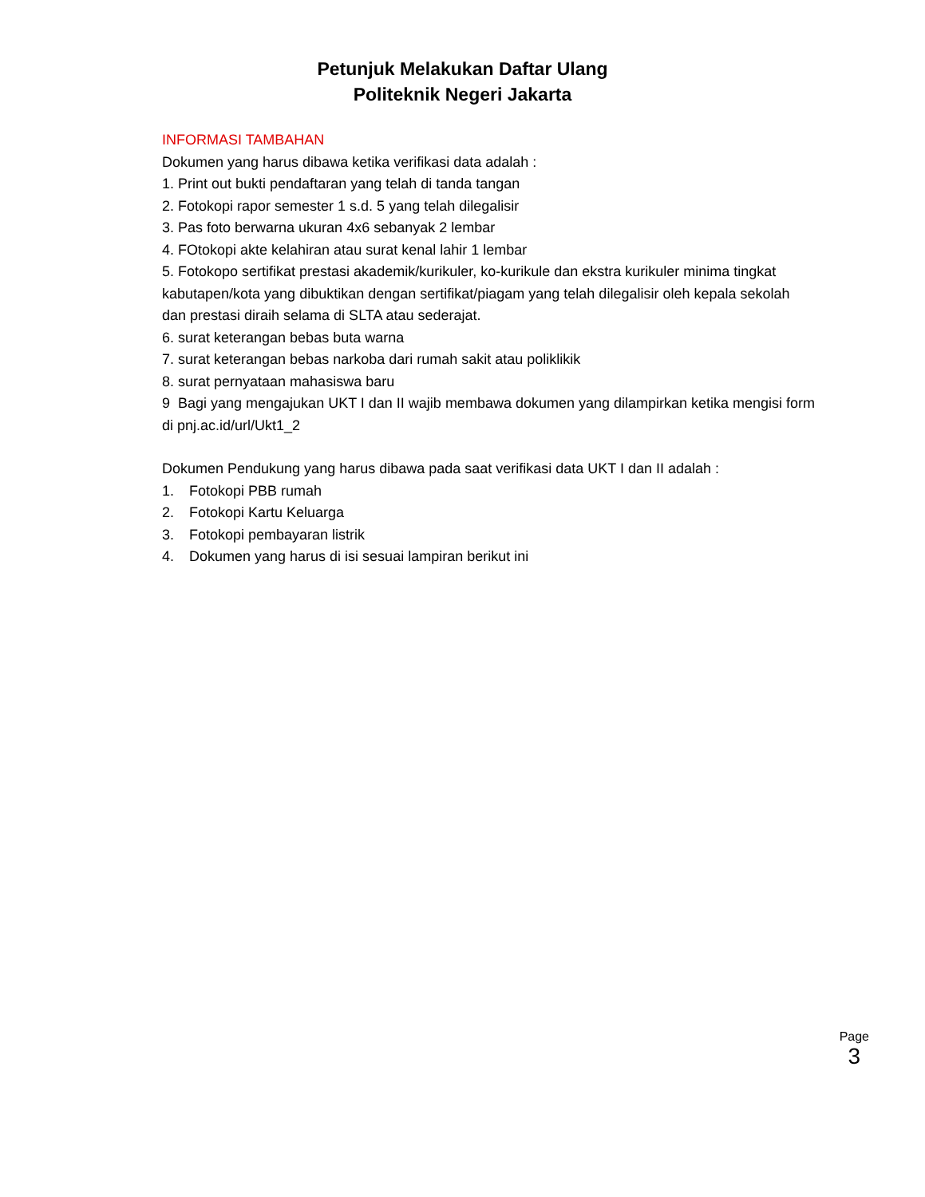Petunjuk Melakukan Daftar Ulang
Politeknik Negeri Jakarta
INFORMASI TAMBAHAN
Dokumen yang harus dibawa ketika verifikasi data adalah :
1. Print out bukti pendaftaran yang telah di tanda tangan
2. Fotokopi rapor semester 1 s.d. 5 yang telah dilegalisir
3. Pas foto berwarna ukuran 4x6 sebanyak 2 lembar
4. FOtokopi akte kelahiran atau surat kenal lahir 1 lembar
5. Fotokopo sertifikat prestasi akademik/kurikuler, ko-kurikule dan ekstra kurikuler minima tingkat kabutapen/kota yang dibuktikan dengan sertifikat/piagam yang telah dilegalisir oleh kepala sekolah dan prestasi diraih selama di SLTA atau sederajat.
6. surat keterangan bebas buta warna
7. surat keterangan bebas narkoba dari rumah sakit atau poliklikik
8. surat pernyataan mahasiswa baru
9 Bagi yang mengajukan UKT I dan II wajib membawa dokumen yang dilampirkan ketika mengisi form di pnj.ac.id/url/Ukt1_2
Dokumen Pendukung yang harus dibawa pada saat verifikasi data UKT I dan II adalah :
1. Fotokopi PBB rumah
2. Fotokopi Kartu Keluarga
3. Fotokopi pembayaran listrik
4. Dokumen yang harus di isi sesuai lampiran berikut ini
Page
3